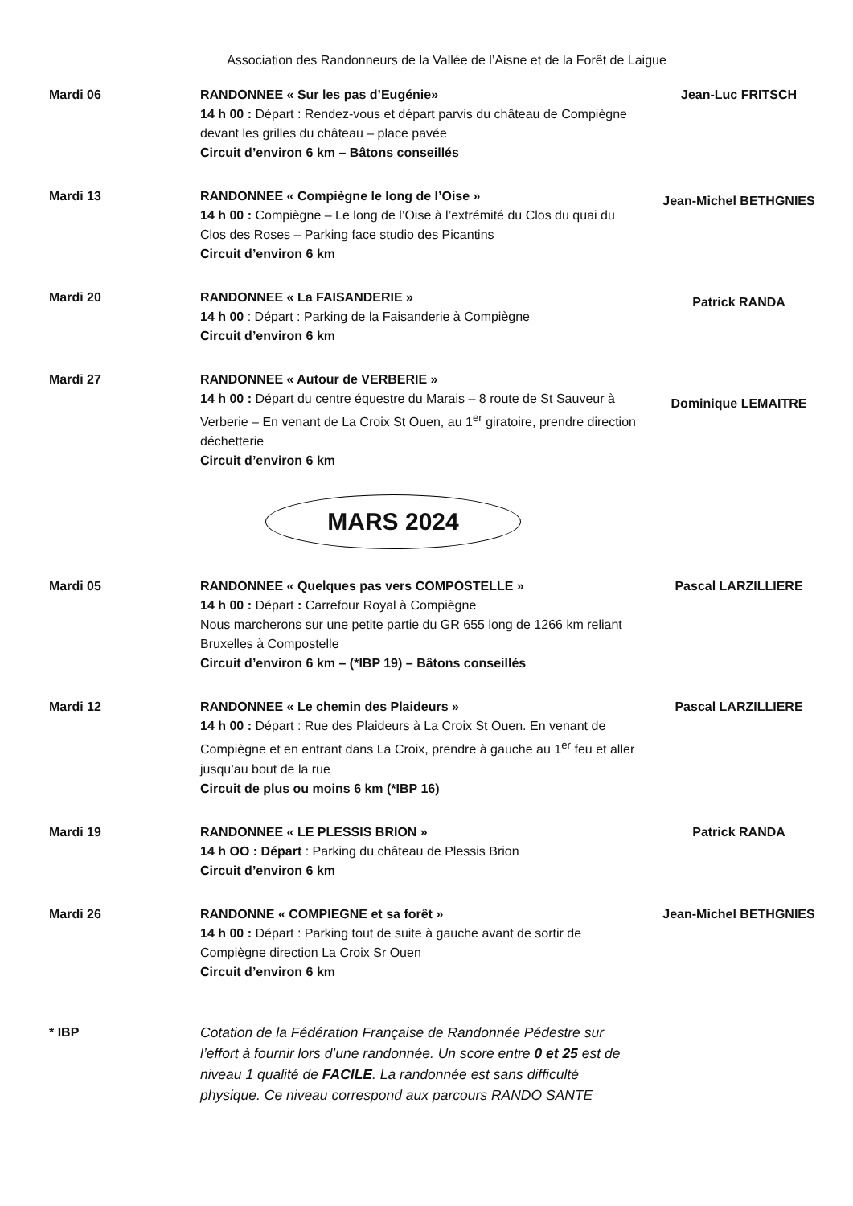Association des Randonneurs de la Vallée de l’Aisne et de la Forêt de Laigue
Mardi 06 RANDONNEE « Sur les pas d’Eugénie»
14 h 00 : Départ : Rendez-vous et départ parvis du château de Compiègne devant les grilles du château – place pavée
Circuit d’environ 6 km – Bâtons conseillés
Jean-Luc FRITSCH
Mardi 13 RANDONNEE « Compiègne le long de l’Oise »
14 h 00 : Compiègne – Le long de l’Oise à l’extrémité du Clos du quai du Clos des Roses – Parking face studio des Picantins
Circuit d’environ 6 km
Jean-Michel BETHGNIES
Mardi 20 RANDONNEE « La FAISANDERIE »
14 h 00 : Départ : Parking de la Faisanderie à Compiègne
Circuit d’environ 6 km
Patrick RANDA
Mardi 27 RANDONNEE « Autour de VERBERIE »
14 h 00 : Départ du centre équestre du Marais – 8 route de St Sauveur à Verberie – En venant de La Croix St Ouen, au 1<sup>er</sup> giratoire, prendre direction déchetterie
Circuit d’environ 6 km
Dominique LEMAITRE
MARS 2024
Mardi 05 RANDONNEE « Quelques pas vers COMPOSTELLE »
14 h 00 : Départ : Carrefour Royal à Compiègne
Nous marcherons sur une petite partie du GR 655 long de 1266 km reliant Bruxelles à Compostelle
Circuit d’environ 6 km – (*IBP 19) – Bâtons conseillés
Pascal LARZILLIERE
Mardi 12 RANDONNEE « Le chemin des Plaideurs »
14 h 00 : Départ : Rue des Plaideurs à La Croix St Ouen. En venant de Compiègne et en entrant dans La Croix, prendre à gauche au 1<sup>er</sup> feu et aller jusqu’au bout de la rue
Circuit de plus ou moins 6 km (*IBP 16)
Pascal LARZILLIERE
Mardi 19 RANDONNEE « LE PLESSIS BRION »
14 h OO : Départ : Parking du château de Plessis Brion
Circuit d’environ 6 km
Patrick RANDA
Mardi 26 RANDONNE « COMPIEGNE et sa forêt »
14 h 00 : Départ : Parking tout de suite à gauche avant de sortir de Compiègne direction La Croix Sr Ouen
Circuit d’environ 6 km
Jean-Michel BETHGNIES
* IBP Cotation de la Fédération Française de Randonnée Pédestre sur l’effort à fournir lors d’une randonnée. Un score entre 0 et 25 est de niveau 1 qualité de FACILE. La randonnée est sans difficulté physique. Ce niveau correspond aux parcours RANDO SANTE